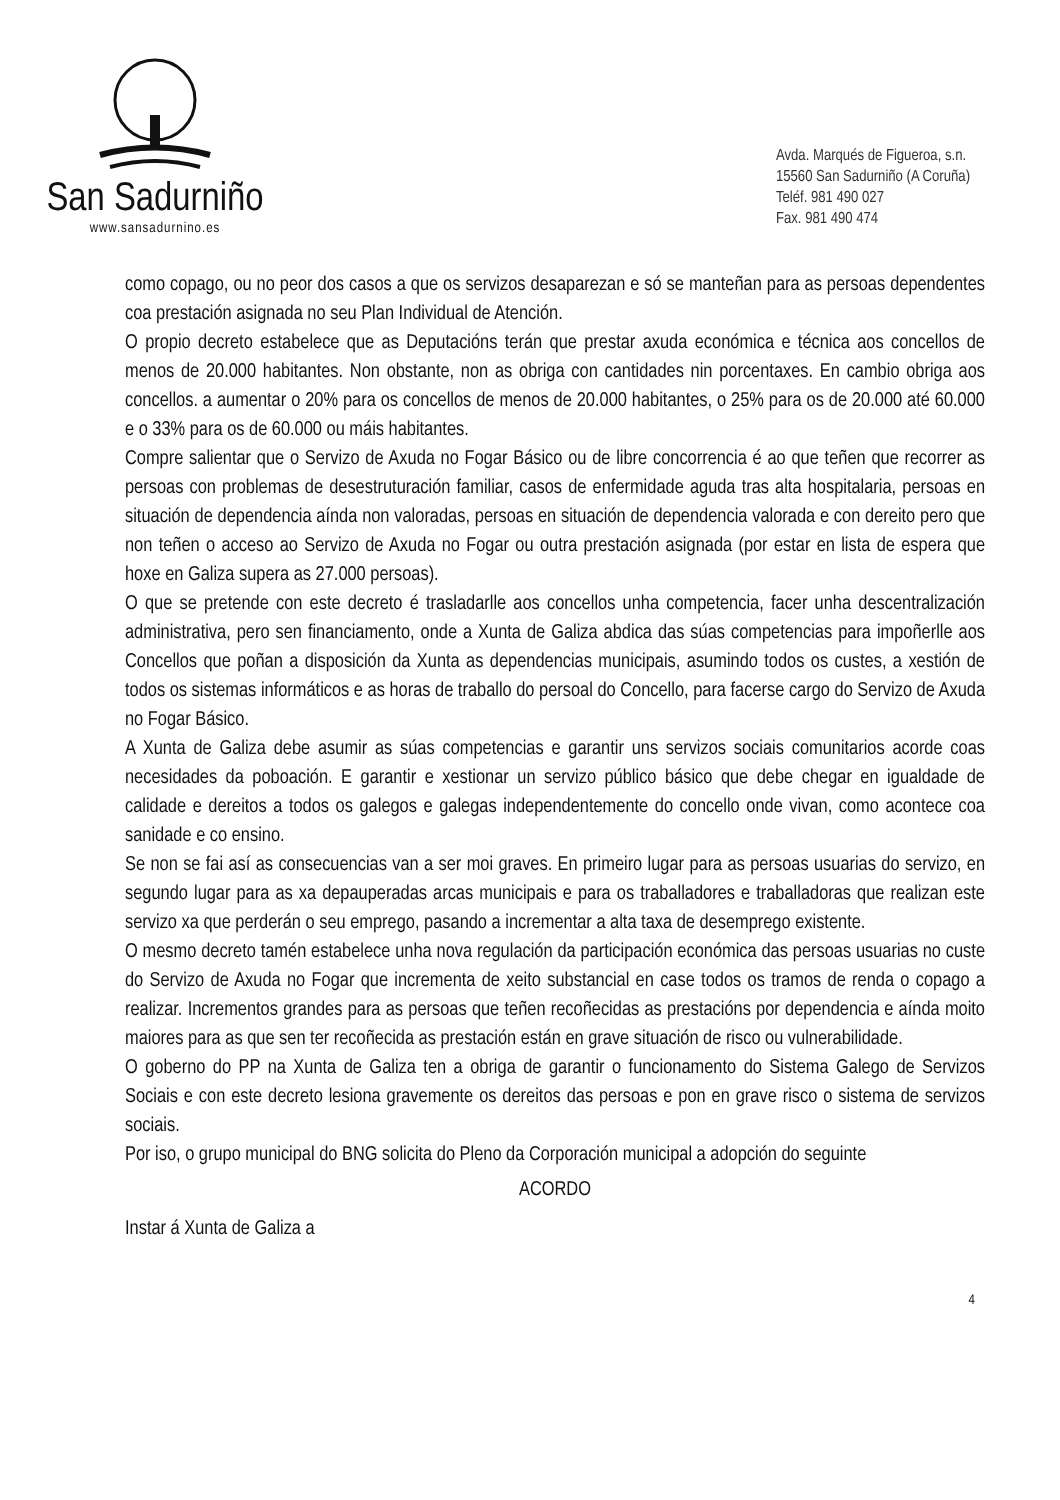San Sadurniño
www.sansadurnino.es
Avda. Marqués de Figueroa, s.n.
15560 San Sadurniño (A Coruña)
Teléf. 981 490 027
Fax. 981 490 474
como copago, ou no peor dos casos a que os servizos desaparezan e só se manteñan para as persoas dependentes coa prestación asignada no seu Plan Individual de Atención.
O propio decreto estabelece que as Deputacións terán que prestar axuda económica e técnica aos concellos de menos de 20.000 habitantes. Non obstante, non as obriga con cantidades nin porcentaxes. En cambio obriga aos concellos. a aumentar o 20% para os concellos de menos de 20.000 habitantes, o 25% para os de 20.000 até 60.000 e o 33% para os de 60.000 ou máis habitantes.
Compre salientar que o Servizo de Axuda no Fogar Básico ou de libre concorrencia é ao que teñen que recorrer as persoas con problemas de desestruturación familiar, casos de enfermidade aguda tras alta hospitalaria, persoas en situación de dependencia aínda non valoradas, persoas en situación de dependencia valorada e con dereito pero que non teñen o acceso ao Servizo de Axuda no Fogar ou outra prestación asignada (por estar en lista de espera que hoxe en Galiza supera as 27.000 persoas).
O que se pretende con este decreto é trasladarlle aos concellos unha competencia, facer unha descentralización administrativa, pero sen financiamento, onde a Xunta de Galiza abdica das súas competencias para impoñerlle aos Concellos que poñan a disposición da Xunta as dependencias municipais, asumindo todos os custes, a xestión de todos os sistemas informáticos e as horas de traballo do persoal do Concello, para facerse cargo do Servizo de Axuda no Fogar Básico.
A Xunta de Galiza debe asumir as súas competencias e garantir uns servizos sociais comunitarios acorde coas necesidades da poboación. E garantir e xestionar un servizo público básico que debe chegar en igualdade de calidade e dereitos a todos os galegos e galegas independentemente do concello onde vivan, como acontece coa sanidade e co ensino.
Se non se fai así as consecuencias van a ser moi graves. En primeiro lugar para as persoas usuarias do servizo, en segundo lugar para as xa depauperadas arcas municipais e para os traballadores e traballadoras que realizan este servizo xa que perderán o seu emprego, pasando a incrementar a alta taxa de desemprego existente.
O mesmo decreto tamén estabelece unha nova regulación da participación económica das persoas usuarias no custe do Servizo de Axuda no Fogar que incrementa de xeito substancial en case todos os tramos de renda o copago a realizar. Incrementos grandes para as persoas que teñen recoñecidas as prestacións por dependencia e aínda moito maiores para as que sen ter recoñecida as prestación están en grave situación de risco ou vulnerabilidade.
O goberno do PP na Xunta de Galiza ten a obriga de garantir o funcionamento do Sistema Galego de Servizos Sociais e con este decreto lesiona gravemente os dereitos das persoas e pon en grave risco o sistema de servizos sociais.
Por iso, o grupo municipal do BNG solicita do Pleno da Corporación municipal a adopción do seguinte
ACORDO
Instar á Xunta de Galiza a
4